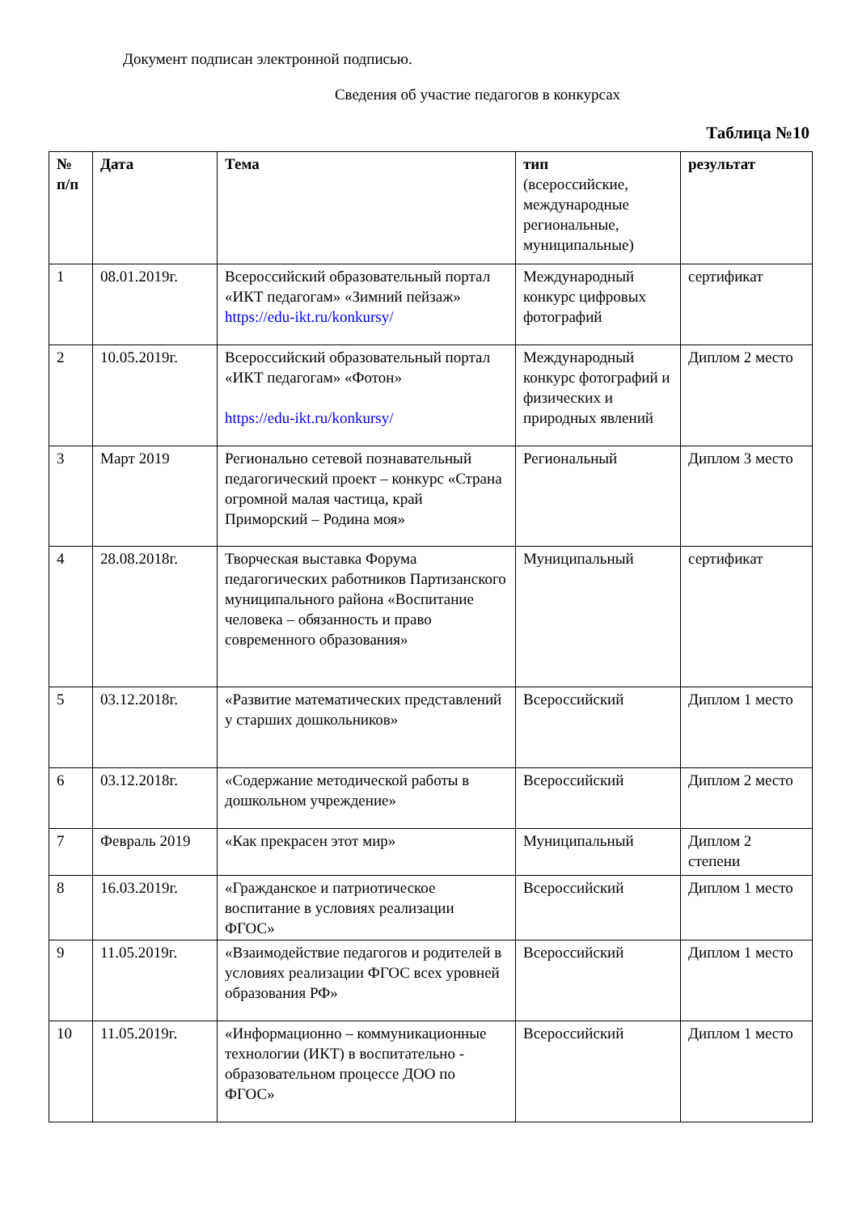Документ подписан электронной подписью.
Сведения об участие педагогов в конкурсах
Таблица №10
| № п/п | Дата | Тема | тип (всероссийские, международные региональные, муниципальные) | результат |
| --- | --- | --- | --- | --- |
| 1 | 08.01.2019г. | Всероссийский образовательный портал «ИКТ педагогам» «Зимний пейзаж» https://edu-ikt.ru/konkursy/ | Международный конкурс цифровых фотографий | сертификат |
| 2 | 10.05.2019г. | Всероссийский образовательный портал «ИКТ педагогам» «Фотон» https://edu-ikt.ru/konkursy/ | Международный конкурс фотографий и физических и природных явлений | Диплом 2 место |
| 3 | Март 2019 | Регионально сетевой познавательный педагогический проект – конкурс «Страна огромной малая частица, край Приморский – Родина моя» | Региональный | Диплом 3 место |
| 4 | 28.08.2018г. | Творческая выставка Форума педагогических работников Партизанского муниципального района «Воспитание человека – обязанность и право современного образования» | Муниципальный | сертификат |
| 5 | 03.12.2018г. | «Развитие математических представлений у старших дошкольников» | Всероссийский | Диплом 1 место |
| 6 | 03.12.2018г. | «Содержание методической работы в дошкольном учреждение» | Всероссийский | Диплом 2 место |
| 7 | Февраль 2019 | «Как прекрасен этот мир» | Муниципальный | Диплом 2 степени |
| 8 | 16.03.2019г. | «Гражданское и патриотическое воспитание в условиях реализации ФГОС» | Всероссийский | Диплом 1 место |
| 9 | 11.05.2019г. | «Взаимодействие педагогов и родителей в условиях реализации ФГОС всех уровней образования РФ» | Всероссийский | Диплом 1 место |
| 10 | 11.05.2019г. | «Информационно – коммуникационные технологии (ИКТ) в воспитательно - образовательном процессе ДОО по ФГОС» | Всероссийский | Диплом 1 место |